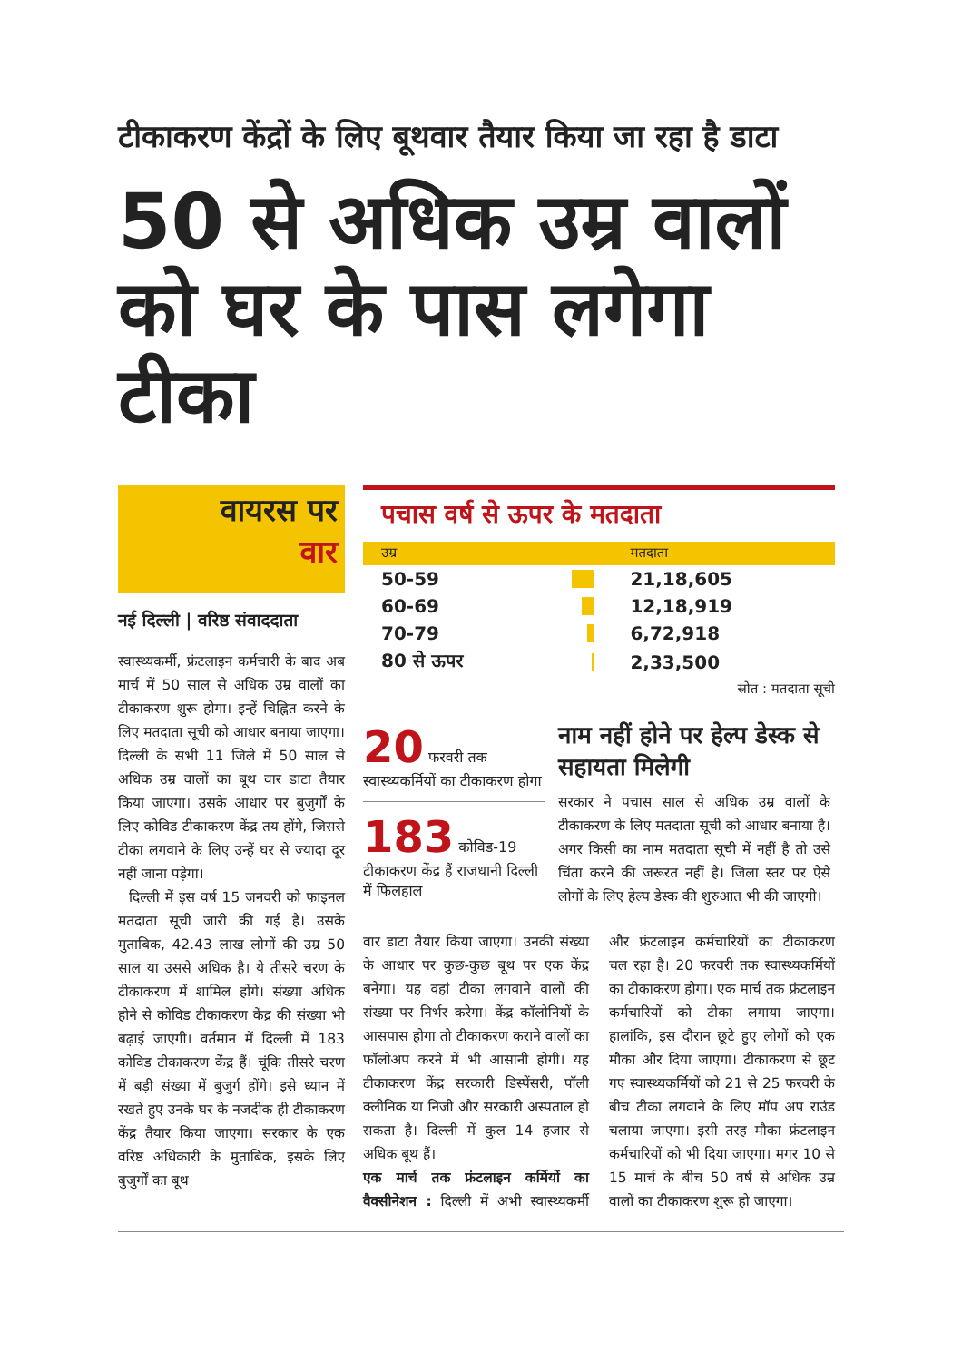टीकाकरण केंद्रों के लिए बूथवार तैयार किया जा रहा है डाटा
50 से अधिक उम्र वालों को घर के पास लगेगा टीका
वायरस पर
वार
नई दिल्ली | वरिष्ठ संवाददाता
स्वास्थ्यकर्मी, फ्रंटलाइन कर्मचारी के बाद अब मार्च में 50 साल से अधिक उम्र वालों का टीकाकरण शुरू होगा। इन्हें चिह्नित करने के लिए मतदाता सूची को आधार बनाया जाएगा। दिल्ली के सभी 11 जिले में 50 साल से अधिक उम्र वालों का बूथ वार डाटा तैयार किया जाएगा। उसके आधार पर बुजुर्गों के लिए कोविड टीकाकरण केंद्र तय होंगे, जिससे टीका लगवाने के लिए उन्हें घर से ज्यादा दूर नहीं जाना पड़ेगा।
दिल्ली में इस वर्ष 15 जनवरी को फाइनल मतदाता सूची जारी की गई है। उसके मुताबिक, 42.43 लाख लोगों की उम्र 50 साल या उससे अधिक है। ये तीसरे चरण के टीकाकरण में शामिल होंगे। संख्या अधिक होने से कोविड टीकाकरण केंद्र की संख्या भी बढ़ाई जाएगी। वर्तमान में दिल्ली में 183 कोविड टीकाकरण केंद्र हैं। चूंकि तीसरे चरण में बड़ी संख्या में बुजुर्ग होंगे। इसे ध्यान में रखते हुए उनके घर के नजदीक ही टीकाकरण केंद्र तैयार किया जाएगा। सरकार के एक वरिष्ठ अधिकारी के मुताबिक, इसके लिए बुजुर्गों का बूथ
पचास वर्ष से ऊपर के मतदाता
| उम्र | | मतदाता |
| --- | --- | --- |
| 50-59 | | 21,18,605 |
| 60-69 | | 12,18,919 |
| 70-79 | | 6,72,918 |
| 80 से ऊपर | | 2,33,500 |
स्रोत : मतदाता सूची
20 फरवरी तक स्वास्थ्यकर्मियों का टीकाकरण होगा
183 कोविड-19 टीकाकरण केंद्र हैं राजधानी दिल्ली में फिलहाल
नाम नहीं होने पर हेल्प डेस्क से सहायता मिलेगी
सरकार ने पचास साल से अधिक उम्र वालों के टीकाकरण के लिए मतदाता सूची को आधार बनाया है। अगर किसी का नाम मतदाता सूची में नहीं है तो उसे चिंता करने की जरूरत नहीं है। जिला स्तर पर ऐसे लोगों के लिए हेल्प डेस्क की शुरुआत भी की जाएगी।
वार डाटा तैयार किया जाएगा। उनकी संख्या के आधार पर कुछ-कुछ बूथ पर एक केंद्र बनेगा। यह वहां टीका लगवाने वालों की संख्या पर निर्भर करेगा। केंद्र कॉलोनियों के आसपास होगा तो टीकाकरण कराने वालों का फॉलोअप करने में भी आसानी होगी। यह टीकाकरण केंद्र सरकारी डिस्पेंसरी, पॉली क्लीनिक या निजी और सरकारी अस्पताल हो सकता है। दिल्ली में कुल 14 हजार से अधिक बूथ हैं।
एक मार्च तक फ्रंटलाइन कर्मियों का वैक्सीनेशन : दिल्ली में अभी स्वास्थ्यकर्मी और फ्रंटलाइन कर्मचारियों का टीकाकरण चल रहा है। 20 फरवरी तक स्वास्थ्यकर्मियों का टीकाकरण होगा। एक मार्च तक फ्रंटलाइन कर्मचारियों को टीका लगाया जाएगा। हालांकि, इस दौरान छूटे हुए लोगों को एक मौका और दिया जाएगा। टीकाकरण से छूट गए स्वास्थ्यकर्मियों को 21 से 25 फरवरी के बीच टीका लगवाने के लिए मॉप अप राउंड चलाया जाएगा। इसी तरह मौका फ्रंटलाइन कर्मचारियों को भी दिया जाएगा। मगर 10 से 15 मार्च के बीच 50 वर्ष से अधिक उम्र वालों का टीकाकरण शुरू हो जाएगा।